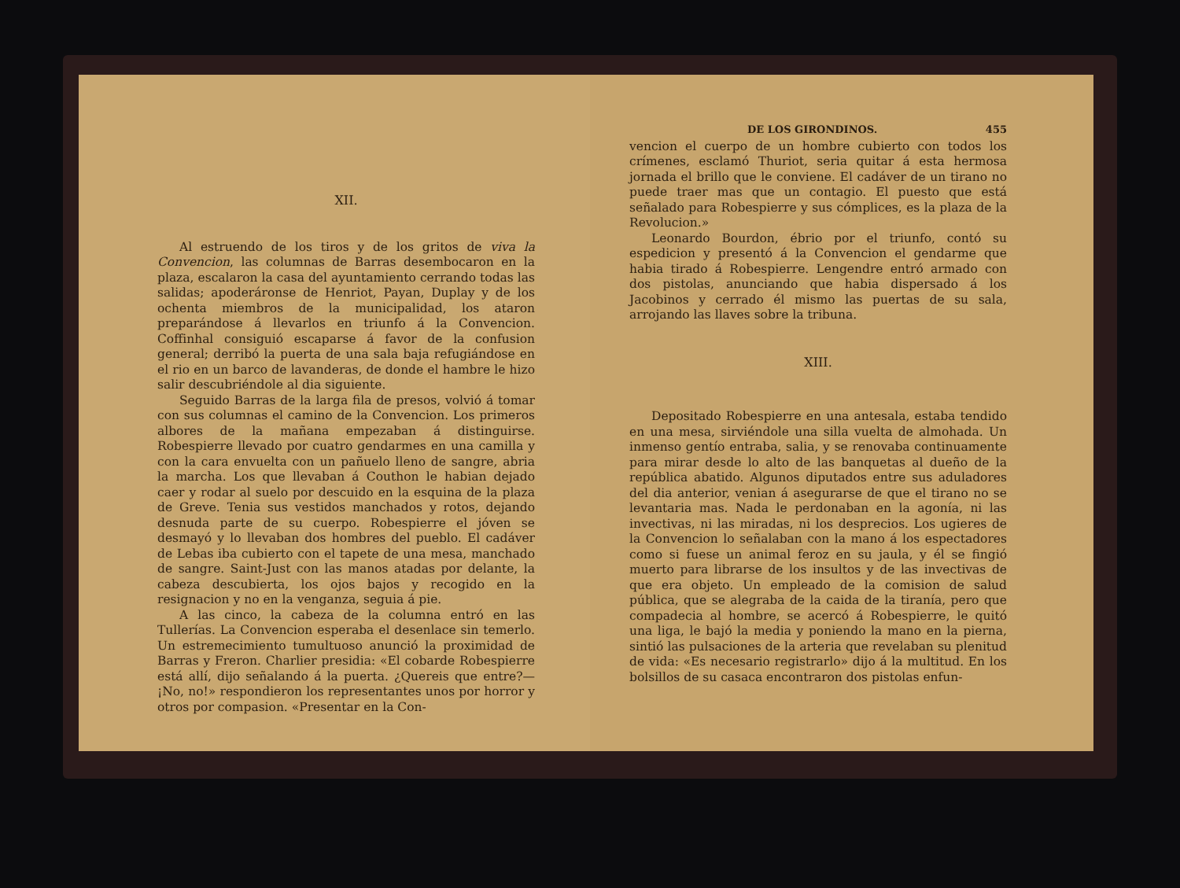XII.
Al estruendo de los tiros y de los gritos de viva la Convencion, las columnas de Barras desembocaron en la plaza, escalaron la casa del ayuntamiento cerrando todas las salidas; apoderáronse de Henriot, Payan, Duplay y de los ochenta miembros de la municipalidad, los ataron preparándose á llevarlos en triunfo á la Convencion. Coffinhal consiguió escaparse á favor de la confusion general; derribó la puerta de una sala baja refugiándose en el rio en un barco de lavanderas, de donde el hambre le hizo salir descubriéndole al dia siguiente.
Seguido Barras de la larga fila de presos, volvió á tomar con sus columnas el camino de la Convencion. Los primeros albores de la mañana empezaban á distinguirse. Robespierre llevado por cuatro gendarmes en una camilla y con la cara envuelta con un pañuelo lleno de sangre, abria la marcha. Los que llevaban á Couthon le habian dejado caer y rodar al suelo por descuido en la esquina de la plaza de Greve. Tenia sus vestidos manchados y rotos, dejando desnuda parte de su cuerpo. Robespierre el jóven se desmayó y lo llevaban dos hombres del pueblo. El cadáver de Lebas iba cubierto con el tapete de una mesa, manchado de sangre. Saint-Just con las manos atadas por delante, la cabeza descubierta, los ojos bajos y recogido en la resignacion y no en la venganza, seguia á pie.
A las cinco, la cabeza de la columna entró en las Tullerías. La Convencion esperaba el desenlace sin temerlo. Un estremecimiento tumultuoso anunció la proximidad de Barras y Freron. Charlier presidia: «El cobarde Robespierre está allí, dijo señalando á la puerta. ¿Quereis que entre?—¡No, no!» respondieron los representantes unos por horror y otros por compasion. «Presentar en la Con-
DE LOS GIRONDINOS. 455
vencion el cuerpo de un hombre cubierto con todos los crímenes, esclamó Thuriot, seria quitar á esta hermosa jornada el brillo que le conviene. El cadáver de un tirano no puede traer mas que un contagio. El puesto que está señalado para Robespierre y sus cómplices, es la plaza de la Revolucion.»
Leonardo Bourdon, ébrio por el triunfo, contó su espedicion y presentó á la Convencion el gendarme que habia tirado á Robespierre. Lengendre entró armado con dos pistolas, anunciando que habia dispersado á los Jacobinos y cerrado él mismo las puertas de su sala, arrojando las llaves sobre la tribuna.
XIII.
Depositado Robespierre en una antesala, estaba tendido en una mesa, sirviéndole una silla vuelta de almohada. Un inmenso gentío entraba, salia, y se renovaba continuamente para mirar desde lo alto de las banquetas al dueño de la república abatido. Algunos diputados entre sus aduladores del dia anterior, venian á asegurarse de que el tirano no se levantaria mas. Nada le perdonaban en la agonía, ni las invectivas, ni las miradas, ni los desprecios. Los ugieres de la Convencion lo señalaban con la mano á los espectadores como si fuese un animal feroz en su jaula, y él se fingió muerto para librarse de los insultos y de las invectivas de que era objeto. Un empleado de la comision de salud pública, que se alegraba de la caida de la tiranía, pero que compadecia al hombre, se acercó á Robespierre, le quitó una liga, le bajó la media y poniendo la mano en la pierna, sintió las pulsaciones de la arteria que revelaban su plenitud de vida: «Es necesario registrarlo» dijo á la multitud. En los bolsillos de su casaca encontraron dos pistolas enfun-